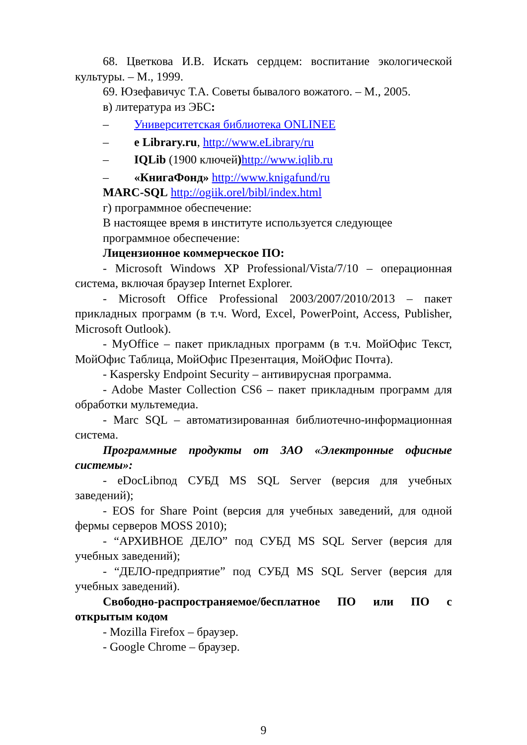68. Цветкова И.В. Искать сердцем: воспитание экологической культуры. – М., 1999.
69. Юзефавичус Т.А. Советы бывалого вожатого. – М., 2005.
в) литература из ЭБС:
– Университетская библиотека ONLINEE
– e Library.ru, http://www.eLibrary/ru
– IQLib (1900 ключей) http://www.iqlib.ru
– «КнигаФонд» http://www.knigafund/ru
MARC-SQL http://ogiik.orel/bibl/index.html
г) программное обеспечение:
В настоящее время в институте используется следующее программное обеспечение:
Лицензионное коммерческое ПО:
- Microsoft Windows XP Professional/Vista/7/10 – операционная система, включая браузер Internet Explorer.
- Microsoft Office Professional 2003/2007/2010/2013 – пакет прикладных программ (в т.ч. Word, Excel, PowerPoint, Access, Publisher, Microsoft Outlook).
- MyOffice – пакет прикладных программ (в т.ч. МойОфис Текст, МойОфис Таблица, МойОфис Презентация, МойОфис Почта).
- Kaspersky Endpoint Security – антивирусная программа.
- Adobe Master Collection CS6 – пакет прикладным программ для обработки мультемедиа.
- Marc SQL – автоматизированная библиотечно-информационная система.
Программные продукты от ЗАО «Электронные офисные системы»:
- eDocLibпод СУБД MS SQL Server (версия для учебных заведений);
- EOS for Share Point (версия для учебных заведений, для одной фермы серверов MOSS 2010);
- “АРХИВНОЕ ДЕЛО” под СУБД MS SQL Server (версия для учебных заведений);
- “ДЕЛО-предприятие” под СУБД MS SQL Server (версия для учебных заведений).
Свободно-распространяемое/бесплатное ПО или ПО с открытым кодом
- Mozilla Firefox – браузер.
- Google Chrome – браузер.
9